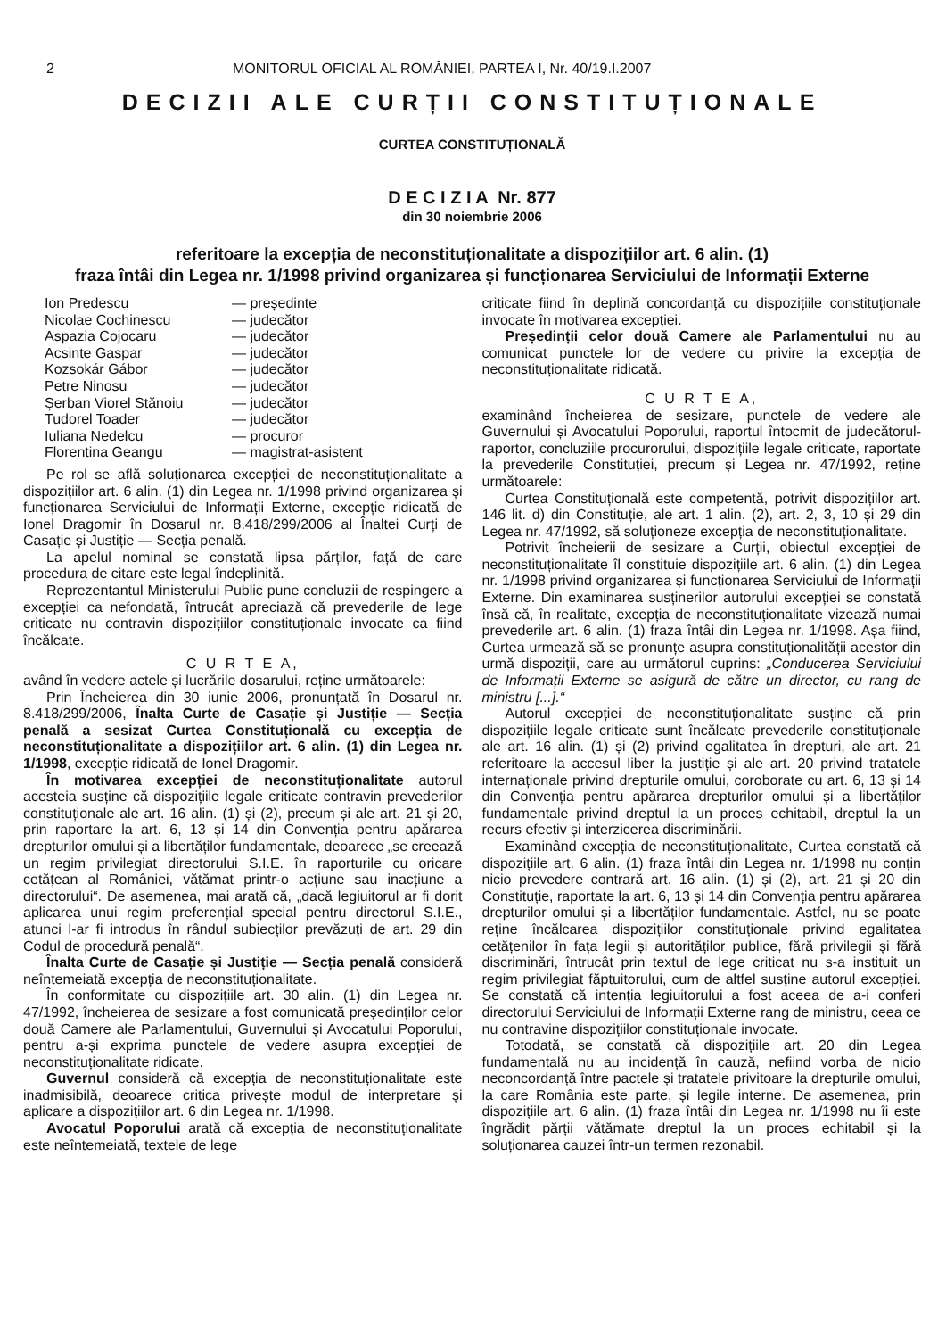2 MONITORUL OFICIAL AL ROMÂNIEI, PARTEA I, Nr. 40/19.I.2007
DECIZII ALE CURȚII CONSTITUȚIONALE
CURTEA CONSTITUȚIONALĂ
D E C I Z I A Nr. 877
din 30 noiembrie 2006
referitoare la excepția de neconstituționalitate a dispozițiilor art. 6 alin. (1)
fraza întâi din Legea nr. 1/1998 privind organizarea și funcționarea Serviciului de Informații Externe
| Ion Predescu | — președinte |
| Nicolae Cochinescu | — judecător |
| Aspazia Cojocaru | — judecător |
| Acsinte Gaspar | — judecător |
| Kozsokár Gábor | — judecător |
| Petre Ninosu | — judecător |
| Șerban Viorel Stănoiu | — judecător |
| Tudorel Toader | — judecător |
| Iuliana Nedelcu | — procuror |
| Florentina Geangu | — magistrat-asistent |
Pe rol se află soluționarea excepției de neconstituționalitate a dispozițiilor art. 6 alin. (1) din Legea nr. 1/1998 privind organizarea și funcționarea Serviciului de Informații Externe, excepție ridicată de Ionel Dragomir în Dosarul nr. 8.418/299/2006 al Înaltei Curți de Casație și Justiție — Secția penală.
La apelul nominal se constată lipsa părților, față de care procedura de citare este legal îndeplinită.
Reprezentantul Ministerului Public pune concluzii de respingere a excepției ca nefondată, întrucât apreciază că prevederile de lege criticate nu contravin dispozițiilor constituționale invocate ca fiind încălcate.
C U R T E A,
având în vedere actele și lucrările dosarului, reține următoarele:
Prin Încheierea din 30 iunie 2006, pronunțată în Dosarul nr. 8.418/299/2006, Înalta Curte de Casație și Justiție — Secția penală a sesizat Curtea Constituțională cu excepția de neconstituționalitate a dispozițiilor art. 6 alin. (1) din Legea nr. 1/1998, excepție ridicată de Ionel Dragomir.
În motivarea excepției de neconstituționalitate autorul acesteia susține că dispozițiile legale criticate contravin prevederilor constituționale ale art. 16 alin. (1) și (2), precum și ale art. 21 și 20, prin raportare la art. 6, 13 și 14 din Convenția pentru apărarea drepturilor omului și a libertăților fundamentale, deoarece „se creează un regim privilegiat directorului S.I.E. în raporturile cu oricare cetățean al României, vătămat printr-o acțiune sau inacțiune a directorului“. De asemenea, mai arată că, „dacă legiuitorul ar fi dorit aplicarea unui regim preferențial special pentru directorul S.I.E., atunci l-ar fi introdus în rândul subiecților prevăzuți de art. 29 din Codul de procedură penală“.
Înalta Curte de Casație și Justiție — Secția penală consideră neîntemeiată excepția de neconstituționalitate.
În conformitate cu dispozițiile art. 30 alin. (1) din Legea nr. 47/1992, încheierea de sesizare a fost comunicată președinților celor două Camere ale Parlamentului, Guvernului și Avocatului Poporului, pentru a-și exprima punctele de vedere asupra excepției de neconstituționalitate ridicate.
Guvernul consideră că excepția de neconstituționalitate este inadmisibilă, deoarece critica privește modul de interpretare și aplicare a dispozițiilor art. 6 din Legea nr. 1/1998.
Avocatul Poporului arată că excepția de neconstituționalitate este neîntemeiată, textele de lege
criticate fiind în deplină concordanță cu dispozițiile constituționale invocate în motivarea excepției.
Președinții celor două Camere ale Parlamentului nu au comunicat punctele lor de vedere cu privire la excepția de neconstituționalitate ridicată.
C U R T E A,
examinând încheierea de sesizare, punctele de vedere ale Guvernului și Avocatului Poporului, raportul întocmit de judecătorul-raportor, concluziile procurorului, dispozițiile legale criticate, raportate la prevederile Constituției, precum și Legea nr. 47/1992, reține următoarele:
Curtea Constituțională este competentă, potrivit dispozițiilor art. 146 lit. d) din Constituție, ale art. 1 alin. (2), art. 2, 3, 10 și 29 din Legea nr. 47/1992, să soluționeze excepția de neconstituționalitate.
Potrivit încheierii de sesizare a Curții, obiectul excepției de neconstituționalitate îl constituie dispozițiile art. 6 alin. (1) din Legea nr. 1/1998 privind organizarea și funcționarea Serviciului de Informații Externe. Din examinarea susținerilor autorului excepției se constată însă că, în realitate, excepția de neconstituționalitate vizează numai prevederile art. 6 alin. (1) fraza întâi din Legea nr. 1/1998. Așa fiind, Curtea urmează să se pronunțe asupra constituționalității acestor din urmă dispoziții, care au următorul cuprins: „Conducerea Serviciului de Informații Externe se asigură de către un director, cu rang de ministru [...].“
Autorul excepției de neconstituționalitate susține că prin dispozițiile legale criticate sunt încălcate prevederile constituționale ale art. 16 alin. (1) și (2) privind egalitatea în drepturi, ale art. 21 referitoare la accesul liber la justiție și ale art. 20 privind tratatele internaționale privind drepturile omului, coroborate cu art. 6, 13 și 14 din Convenția pentru apărarea drepturilor omului și a libertăților fundamentale privind dreptul la un proces echitabil, dreptul la un recurs efectiv și interzicerea discriminării.
Examinând excepția de neconstituționalitate, Curtea constată că dispozițiile art. 6 alin. (1) fraza întâi din Legea nr. 1/1998 nu conțin nicio prevedere contrară art. 16 alin. (1) și (2), art. 21 și 20 din Constituție, raportate la art. 6, 13 și 14 din Convenția pentru apărarea drepturilor omului și a libertăților fundamentale. Astfel, nu se poate reține încălcarea dispozițiilor constituționale privind egalitatea cetățenilor în fața legii și autorităților publice, fără privilegii și fără discriminări, întrucât prin textul de lege criticat nu s-a instituit un regim privilegiat făptuitorului, cum de altfel susține autorul excepției. Se constată că intenția legiuitorului a fost aceea de a-i conferi directorului Serviciului de Informații Externe rang de ministru, ceea ce nu contravine dispozițiilor constituționale invocate.
Totodată, se constată că dispozițiile art. 20 din Legea fundamentală nu au incidență în cauză, nefiind vorba de nicio neconcordanță între pactele și tratatele privitoare la drepturile omului, la care România este parte, și legile interne. De asemenea, prin dispozițiile art. 6 alin. (1) fraza întâi din Legea nr. 1/1998 nu îi este îngrădit părții vătămate dreptul la un proces echitabil și la soluționarea cauzei într-un termen rezonabil.